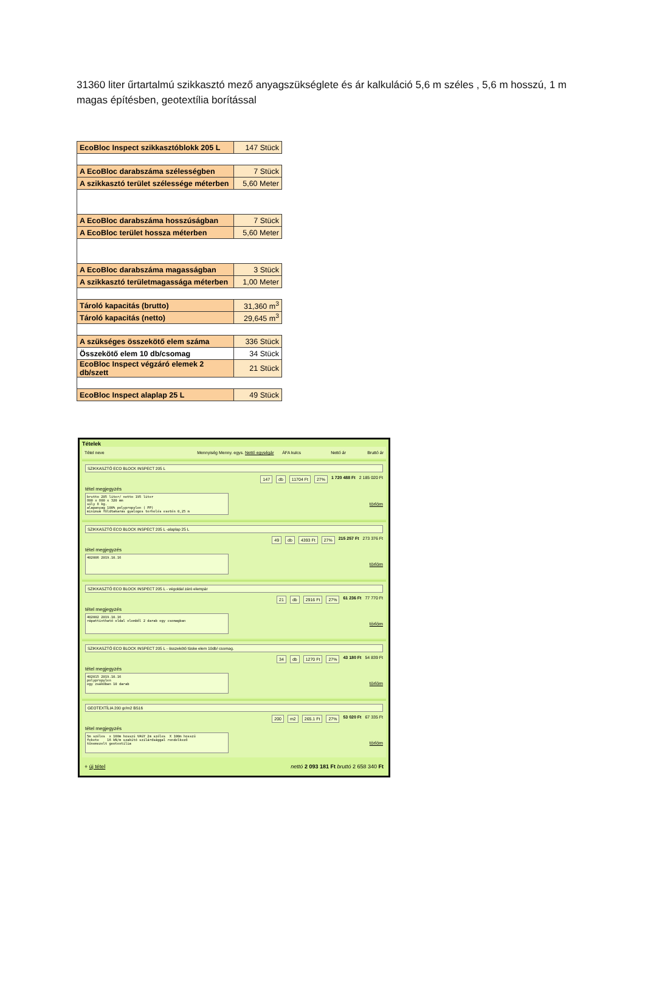31360 liter űrtartalmú szikkasztó mező anyagszükséglete és ár kalkuláció 5,6 m széles , 5,6 m hosszú, 1 m magas építésben, geotextília borítással
| EcoBloc Inspect szikkasztóblokk 205 L | 147 Stück |
| A EcoBloc darabszáma szélességben | 7 Stück |
| A szikkasztó terület szélessége méterben | 5,60 Meter |
| A EcoBloc darabszáma hosszúságban | 7 Stück |
| A EcoBloc terület hossza méterben | 5,60 Meter |
| A EcoBloc darabszáma magasságban | 3 Stück |
| A szikkasztó területmagassága méterben | 1,00 Meter |
| Tároló kapacitás (brutto) | 31,360 m<sup>3</sup> |
| Tároló kapacitás (netto) | 29,645 m<sup>3</sup> |
| A szükséges összekötő elem száma | 336 Stück |
| Összekötő elem 10 db/csomag | 34 Stück |
| EcoBloc Inspect végzáró elemek 2 db/szett | 21 Stück |
| EcoBloc Inspect alaplap 25 L | 49 Stück |
Tételek
Tétel neve Mennyiség Menny. egys. Nettó egységár ÁFA kulcs Nettó ár Bruttó ár
SZIKKASZTÓ ECO BLOCK INSPECT 205 L
147 db 11704 Ft 27% 1 720 488 Ft 2 185 020 Ft
tétel megjegyzés
brutto 205 liter/ netto 195 liter
800 x 800 x 320 mm
súly 8 kg.
alapanyag 100% polypropylen ( PP)
minimum földtakarás gyalogos terhelés esetén 0,25 m
törlöm
SZIKKASZTÓ ECO BLOCK INSPECT 205 L -alaplap 25 L
49 db 4393 Ft 27% 215 257 Ft 273 376 Ft
tétel megjegyzés
402006 2019.10.16
törlöm
SZIKKASZTÓ ECO BLOCK INSPECT 205 L - végoldal záró elempár
21 db 2916 Ft 27% 61 236 Ft 77 770 Ft
tétel megjegyzés
402002 2019.10.16
rápattintható oldal elemből 2 darab egy csomagban
törlöm
SZIKKASZTÓ ECO BLOCK INSPECT 205 L - összekötő tüske elem 10db/ csomag.
34 db 1270 Ft 27% 43 180 Ft 54 839 Ft
tétel megjegyzés
402015 2019.10.16
polypropylen
egy zsákóban 10 darab
törlöm
GEOTEXTÍLIA 200 gr/m2 BS16
200 m2 265.1 Ft 27% 53 020 Ft 67 335 Ft
tétel megjegyzés
5m széles  x 100m hosszú VAGY 2m széles  X 100m hosszú
fekete    16 kN/m szakító szilárdsággal rendelkező
tűnemezelt geotextília
törlöm
+ új tétel nettó 2 093 181 Ft bruttó 2 658 340 Ft